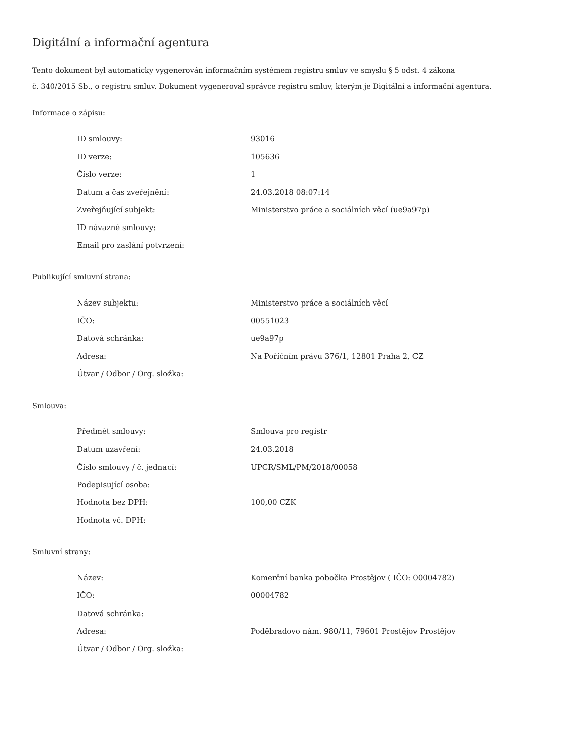Digitální a informační agentura
Tento dokument byl automaticky vygenerován informačním systémem registru smluv ve smyslu § 5 odst. 4 zákona
č. 340/2015 Sb., o registru smluv. Dokument vygeneroval správce registru smluv, kterým je Digitální a informační agentura.
Informace o zápisu:
| ID smlouvy: | 93016 |
| ID verze: | 105636 |
| Číslo verze: | 1 |
| Datum a čas zveřejnění: | 24.03.2018 08:07:14 |
| Zveřejňující subjekt: | Ministerstvo práce a sociálních věcí (ue9a97p) |
| ID návazné smlouvy: | |
| Email pro zaslání potvrzení: | |
Publikující smluvní strana:
| Název subjektu: | Ministerstvo práce a sociálních věcí |
| IČO: | 00551023 |
| Datová schránka: | ue9a97p |
| Adresa: | Na Poříčním právu 376/1, 12801 Praha 2, CZ |
| Útvar / Odbor / Org. složka: | |
Smlouva:
| Předmět smlouvy: | Smlouva pro registr |
| Datum uzavření: | 24.03.2018 |
| Číslo smlouvy / č. jednací: | UPCR/SML/PM/2018/00058 |
| Podepisující osoba: | |
| Hodnota bez DPH: | 100,00 CZK |
| Hodnota vč. DPH: | |
Smluvní strany:
| Název: | Komerční banka pobočka Prostějov ( IČO: 00004782) |
| IČO: | 00004782 |
| Datová schránka: | |
| Adresa: | Poděbradovo nám. 980/11, 79601 Prostějov Prostějov |
| Útvar / Odbor / Org. složka: | |